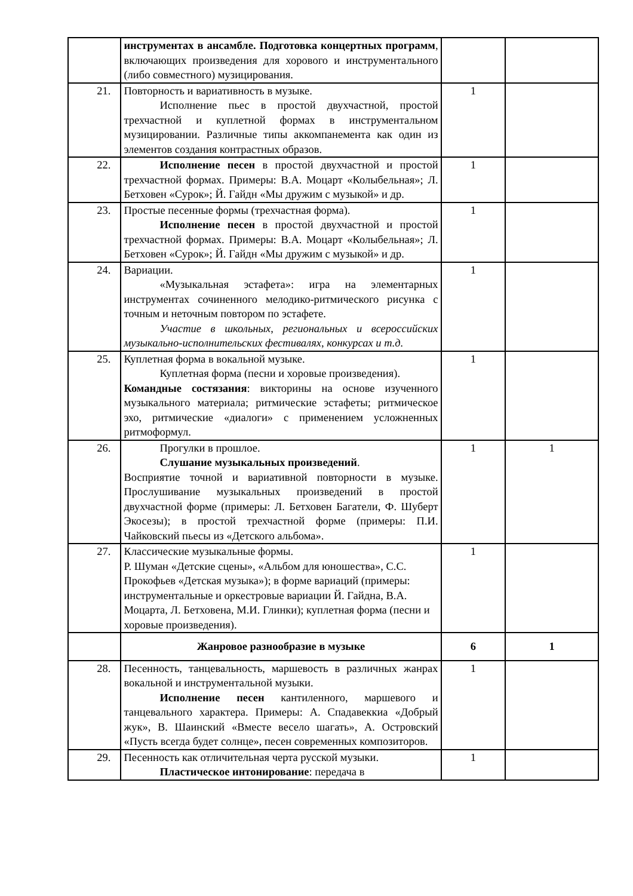| | инструментах в ансамбле. Подготовка концертных программ , включающих произведения для хорового и инструментального (либо совместного) музицирования. | | |
| 21. | Повторность и вариативность в музыке. Исполнение пьес в простой двухчастной, простой трехчастной и куплетной формах в инструментальном музицировании. Различные типы аккомпанемента как один из элементов создания контрастных образов. | 1 | |
| 22. | Исполнение песен в простой двухчастной и простой трехчастной формах. Примеры: В.А. Моцарт «Колыбельная»; Л. Бетховен «Сурок»; Й. Гайдн «Мы дружим с музыкой» и др. | 1 | |
| 23. | Простые песенные формы (трехчастная форма). Исполнение песен в простой двухчастной и простой трехчастной формах. Примеры: В.А. Моцарт «Колыбельная»; Л. Бетховен «Сурок»; Й. Гайдн «Мы дружим с музыкой» и др. | 1 | |
| 24. | Вариации. «Музыкальная эстафета»: игра на элементарных инструментах сочиненного мелодико-ритмического рисунка с точным и неточным повтором по эстафете. Участие в школьных, региональных и всероссийских музыкально-исполнительских фестивалях, конкурсах и т.д. | 1 | |
| 25. | Куплетная форма в вокальной музыке. Куплетная форма (песни и хоровые произведения). Командные состязания : викторины на основе изученного музыкального материала; ритмические эстафеты; ритмическое эхо, ритмические «диалоги» с применением усложненных ритмоформул. | 1 | |
| 26. | Прогулки в прошлое. Слушание музыкальных произведений . Восприятие точной и вариативной повторности в музыке. Прослушивание музыкальных произведений в простой двухчастной форме (примеры: Л. Бетховен Багатели, Ф. Шуберт Экосезы); в простой трехчастной форме (примеры: П.И. Чайковский пьесы из «Детского альбома». | 1 | 1 |
| 27. | Классические музыкальные формы. Р. Шуман «Детские сцены», «Альбом для юношества», С.С. Прокофьев «Детская музыка»); в форме вариаций (примеры: инструментальные и оркестровые вариации Й. Гайдна, В.А. Моцарта, Л. Бетховена, М.И. Глинки); куплетная форма (песни и хоровые произведения). | 1 | |
| | Жанровое разнообразие в музыке | 6 | 1 |
| 28. | Песенность, танцевальность, маршевость в различных жанрах вокальной и инструментальной музыки. Исполнение песен кантиленного, маршевого и танцевального характера. Примеры: А. Спадавеккиа «Добрый жук», В. Шаинский «Вместе весело шагать», А. Островский «Пусть всегда будет солнце», песен современных композиторов. | 1 | |
| 29. | Песенность как отличительная черта русской музыки. Пластическое интонирование : передача в | 1 | |